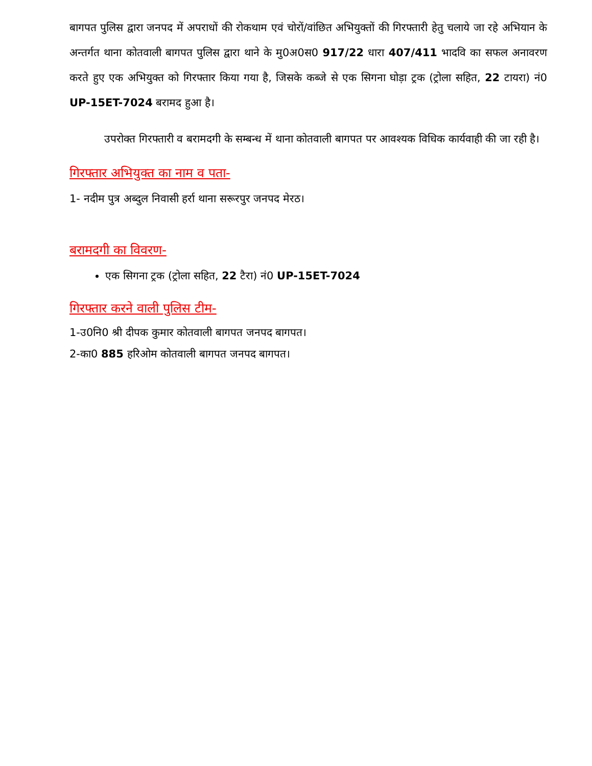बागपत पुलिस द्वारा जनपद में अपराधों की रोकथाम एवं चोरों/वांछित अभियुक्तों की गिरफ्तारी हेतु चलाये जा रहे अभियान के अन्तर्गत थाना कोतवाली बागपत पुलिस द्वारा थाने के मु0अ0स0 917/22 धारा 407/411 भादवि का सफल अनावरण करते हुए एक अभियुक्त को गिरफ्तार किया गया है, जिसके कब्जे से एक सिगना घोड़ा ट्रक (ट्रोला सहित, 22 टायरा) नं0 UP-15ET-7024 बरामद हुआ है।
उपरोक्त गिरफ्तारी व बरामदगी के सम्बन्ध में थाना कोतवाली बागपत पर आवश्यक विधिक कार्यवाही की जा रही है।
गिरफ्तार अभियुक्त का नाम व पता-
1- नदीम पुत्र अब्दुल निवासी हर्रा थाना सरूरपुर जनपद मेरठ।
बरामदगी का विवरण-
एक सिगना ट्रक (ट्रोला सहित, 22 टैरा) नं0 UP-15ET-7024
गिरफ्तार करने वाली पुलिस टीम-
1-उ0नि0 श्री दीपक कुमार कोतवाली बागपत जनपद बागपत।
2-का0 885 हरिओम कोतवाली बागपत जनपद बागपत।